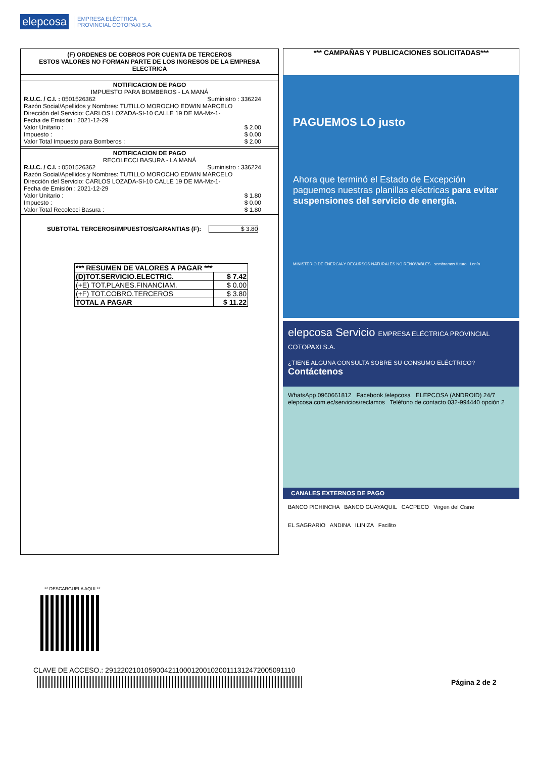elepcosa EMPRESA ELÉCTRICA
PROVINCIAL COTOPAXI S.A.
(F) ORDENES DE COBROS POR CUENTA DE TERCEROS
ESTOS VALORES NO FORMAN PARTE DE LOS INGRESOS DE LA EMPRESA ELECTRICA
NOTIFICACION DE PAGO
IMPUESTO PARA BOMBEROS - LA MANÁ
R.U.C. / C.I. : 0501526362 Suministro : 336224
Razón Social/Apellidos y Nombres: TUTILLO MOROCHO EDWIN MARCELO
Dirección del Servicio: CARLOS LOZADA-SI-10 CALLE 19 DE MA-Mz-1-
Fecha de Emisión : 2021-12-29
Valor Unitario : $ 2.00
Impuesto : $ 0.00
Valor Total Impuesto para Bomberos : $ 2.00
NOTIFICACION DE PAGO
RECOLECCI BASURA - LA MANÁ
R.U.C. / C.I. : 0501526362 Suministro : 336224
Razón Social/Apellidos y Nombres: TUTILLO MOROCHO EDWIN MARCELO
Dirección del Servicio: CARLOS LOZADA-SI-10 CALLE 19 DE MA-Mz-1-
Fecha de Emisión : 2021-12-29
Valor Unitario : $ 1.80
Impuesto : $ 0.00
Valor Total Recolecci Basura : $ 1.80
SUBTOTAL TERCEROS/IMPUESTOS/GARANTIAS (F): $ 3.80
| *** RESUMEN DE VALORES A PAGAR *** | |
| --- | --- |
| (D)TOT.SERVICIO.ELECTRIC. | $ 7.42 |
| (+E) TOT.PLANES.FINANCIAM. | $ 0.00 |
| (+F) TOT.COBRO.TERCEROS | $ 3.80 |
| TOTAL A PAGAR | $ 11.22 |
*** CAMPAÑAS Y PUBLICACIONES SOLICITADAS***
PAGUEMOS LO justo
Ahora que terminó el Estado de Excepción paguemos nuestras planillas eléctricas para evitar suspensiones del servicio de energía.
MINISTERIO DE ENERGÍA Y RECURSOS NATURALES NO RENOVABLES sembramos futuro Lenín
elepcosa Servicio EMPRESA ELÉCTRICA PROVINCIAL COTOPAXI S.A.
¿TIENE ALGUNA CONSULTA SOBRE SU CONSUMO ELÉCTRICO? Contáctenos
WhatsApp 0960661812 Facebook /elepcosa ELEPCOSA (ANDROID) 24/7 elepcosa.com.ec/servicios/reclamos Teléfono de contacto 032-994440 opción 2
CANALES EXTERNOS DE PAGO
BANCO PICHINCHA BANCO GUAYAQUIL CACPECO Virgen del Cisne
EL SAGRARIO ANDINA ILINIZA Facilito
** DESCARGUELA AQUI **
CLAVE DE ACCESO.: 2912202101059004211000120010200111312472005091110
Página 2 de 2